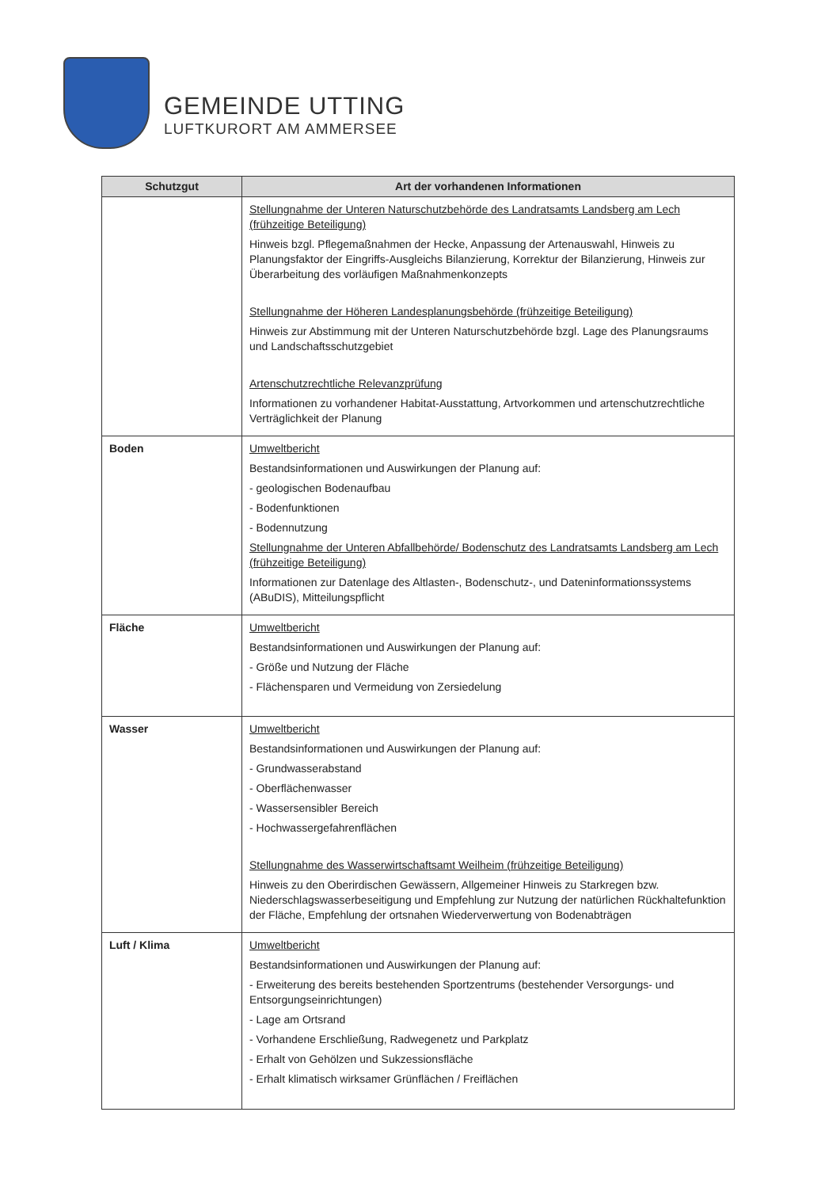GEMEINDE UTTING
LUFTKURORT AM AMMERSEE
| Schutzgut | Art der vorhandenen Informationen |
| --- | --- |
| | Stellungnahme der Unteren Naturschutzbehörde des Landratsamts Landsberg am Lech (frühzeitige Beteiligung) Hinweis bzgl. Pflegemaßnahmen der Hecke, Anpassung der Artenauswahl, Hinweis zu Planungsfaktor der Eingriffs-Ausgleichs Bilanzierung, Korrektur der Bilanzierung, Hinweis zur Überarbeitung des vorläufigen Maßnahmenkonzepts Stellungnahme der Höheren Landesplanungsbehörde (frühzeitige Beteiligung) Hinweis zur Abstimmung mit der Unteren Naturschutzbehörde bzgl. Lage des Planungsraums und Landschaftsschutzgebiet Artenschutzrechtliche Relevanzprüfung Informationen zu vorhandener Habitat-Ausstattung, Artvorkommen und artenschutzrechtliche Verträglichkeit der Planung |
| Boden | Umweltbericht Bestandsinformationen und Auswirkungen der Planung auf: - geologischen Bodenaufbau - Bodenfunktionen - Bodennutzung Stellungnahme der Unteren Abfallbehörde/ Bodenschutz des Landratsamts Landsberg am Lech (frühzeitige Beteiligung) Informationen zur Datenlage des Altlasten-, Bodenschutz-, und Dateninformationssystems (ABuDIS), Mitteilungspflicht |
| Fläche | Umweltbericht Bestandsinformationen und Auswirkungen der Planung auf: - Größe und Nutzung der Fläche - Flächensparen und Vermeidung von Zersiedelung |
| Wasser | Umweltbericht Bestandsinformationen und Auswirkungen der Planung auf: - Grundwasserabstand - Oberflächenwasser - Wassersensibler Bereich - Hochwassergefahrenflächen Stellungnahme des Wasserwirtschaftsamt Weilheim (frühzeitige Beteiligung) Hinweis zu den Oberirdischen Gewässern, Allgemeiner Hinweis zu Starkregen bzw. Niederschlagswasserbeseitigung und Empfehlung zur Nutzung der natürlichen Rückhaltefunktion der Fläche, Empfehlung der ortsnahen Wiederverwertung von Bodenabträgen |
| Luft / Klima | Umweltbericht Bestandsinformationen und Auswirkungen der Planung auf: - Erweiterung des bereits bestehenden Sportzentrums (bestehender Versorgungs- und Entsorgungseinrichtungen) - Lage am Ortsrand - Vorhandene Erschließung, Radwegenetz und Parkplatz - Erhalt von Gehölzen und Sukzessionsfläche - Erhalt klimatisch wirksamer Grünflächen / Freiflächen |